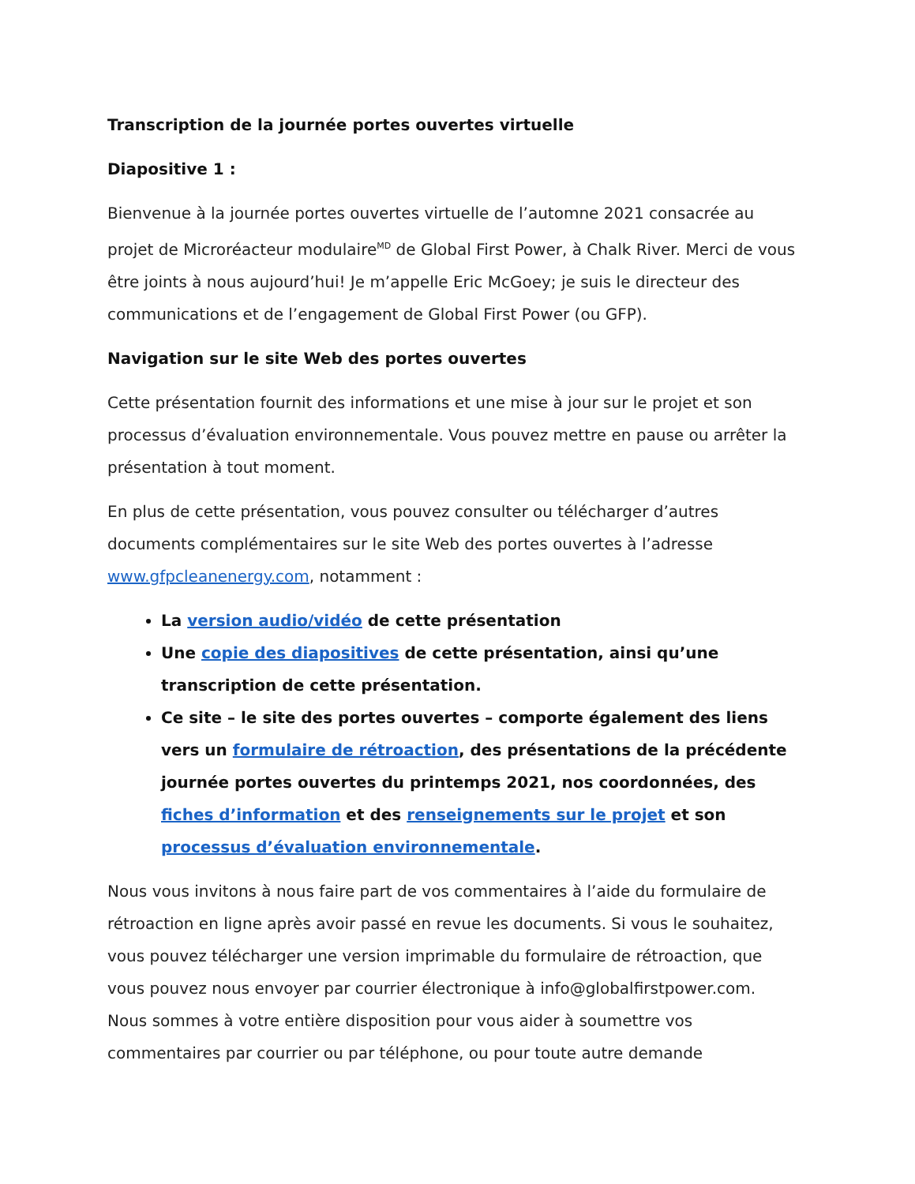Transcription de la journée portes ouvertes virtuelle
Diapositive 1 :
Bienvenue à la journée portes ouvertes virtuelle de l’automne 2021 consacrée au projet de Microréacteur modulaire<sup>MD</sup> de Global First Power, à Chalk River. Merci de vous être joints à nous aujourd’hui! Je m’appelle Eric McGoey; je suis le directeur des communications et de l’engagement de Global First Power (ou GFP).
Navigation sur le site Web des portes ouvertes
Cette présentation fournit des informations et une mise à jour sur le projet et son processus d’évaluation environnementale. Vous pouvez mettre en pause ou arrêter la présentation à tout moment.
En plus de cette présentation, vous pouvez consulter ou télécharger d’autres documents complémentaires sur le site Web des portes ouvertes à l’adresse www.gfpcleanenergy.com, notamment :
La version audio/vidéo de cette présentation
Une copie des diapositives de cette présentation, ainsi qu’une transcription de cette présentation.
Ce site – le site des portes ouvertes – comporte également des liens vers un formulaire de rétroaction, des présentations de la précédente journée portes ouvertes du printemps 2021, nos coordonnées, des fiches d’information et des renseignements sur le projet et son processus d’évaluation environnementale.
Nous vous invitons à nous faire part de vos commentaires à l’aide du formulaire de rétroaction en ligne après avoir passé en revue les documents. Si vous le souhaitez, vous pouvez télécharger une version imprimable du formulaire de rétroaction, que vous pouvez nous envoyer par courrier électronique à info@globalfirstpower.com. Nous sommes à votre entière disposition pour vous aider à soumettre vos commentaires par courrier ou par téléphone, ou pour toute autre demande